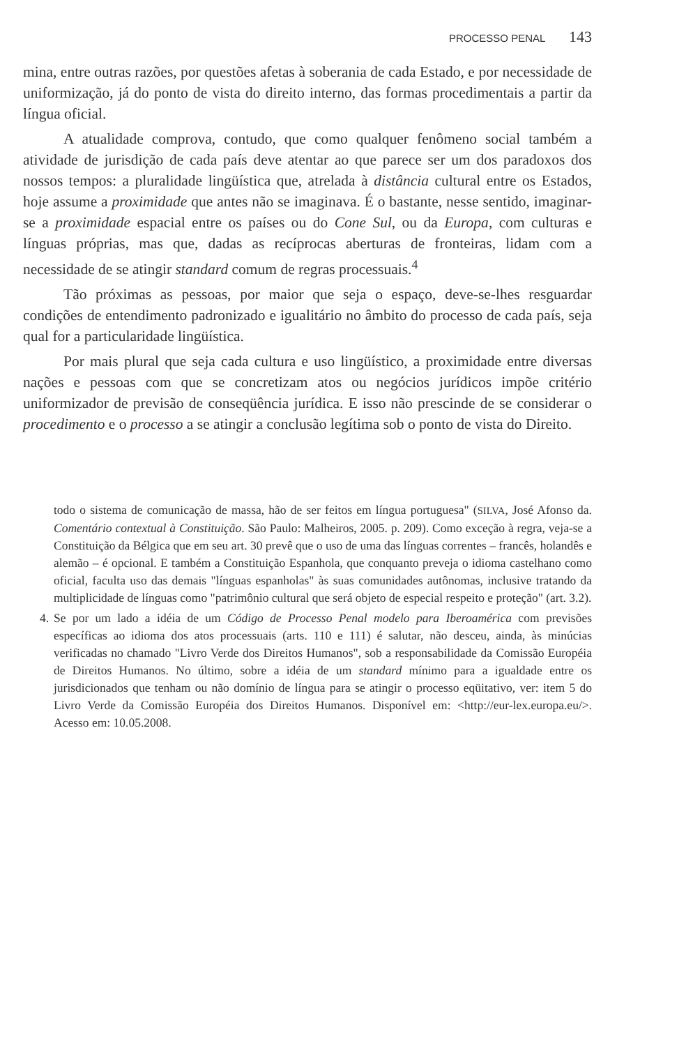PROCESSO PENAL 143
mina, entre outras razões, por questões afetas à soberania de cada Estado, e por necessidade de uniformização, já do ponto de vista do direito interno, das formas procedimentais a partir da língua oficial.
A atualidade comprova, contudo, que como qualquer fenômeno social também a atividade de jurisdição de cada país deve atentar ao que parece ser um dos paradoxos dos nossos tempos: a pluralidade lingüística que, atrelada à distância cultural entre os Estados, hoje assume a proximidade que antes não se imaginava. É o bastante, nesse sentido, imaginar-se a proximidade espacial entre os países ou do Cone Sul, ou da Europa, com culturas e línguas próprias, mas que, dadas as recíprocas aberturas de fronteiras, lidam com a necessidade de se atingir standard comum de regras processuais.<sup>4</sup>
Tão próximas as pessoas, por maior que seja o espaço, deve-se-lhes resguardar condições de entendimento padronizado e igualitário no âmbito do processo de cada país, seja qual for a particularidade lingüística.
Por mais plural que seja cada cultura e uso lingüístico, a proximidade entre diversas nações e pessoas com que se concretizam atos ou negócios jurídicos impõe critério uniformizador de previsão de conseqüência jurídica. E isso não prescinde de se considerar o procedimento e o processo a se atingir a conclusão legítima sob o ponto de vista do Direito.
todo o sistema de comunicação de massa, hão de ser feitos em língua portuguesa" (SILVA, José Afonso da. Comentário contextual à Constituição. São Paulo: Malheiros, 2005. p. 209). Como exceção à regra, veja-se a Constituição da Bélgica que em seu art. 30 prevê que o uso de uma das línguas correntes – francês, holandês e alemão – é opcional. E também a Constituição Espanhola, que conquanto preveja o idioma castelhano como oficial, faculta uso das demais "línguas espanholas" às suas comunidades autônomas, inclusive tratando da multiplicidade de línguas como "patrimônio cultural que será objeto de especial respeito e proteção" (art. 3.2).
4. Se por um lado a idéia de um Código de Processo Penal modelo para Iberoamérica com previsões específicas ao idioma dos atos processuais (arts. 110 e 111) é salutar, não desceu, ainda, às minúcias verificadas no chamado "Livro Verde dos Direitos Humanos", sob a responsabilidade da Comissão Européia de Direitos Humanos. No último, sobre a idéia de um standard mínimo para a igualdade entre os jurisdicionados que tenham ou não domínio de língua para se atingir o processo eqüitativo, ver: item 5 do Livro Verde da Comissão Européia dos Direitos Humanos. Disponível em: <http://eur-lex.europa.eu/>. Acesso em: 10.05.2008.